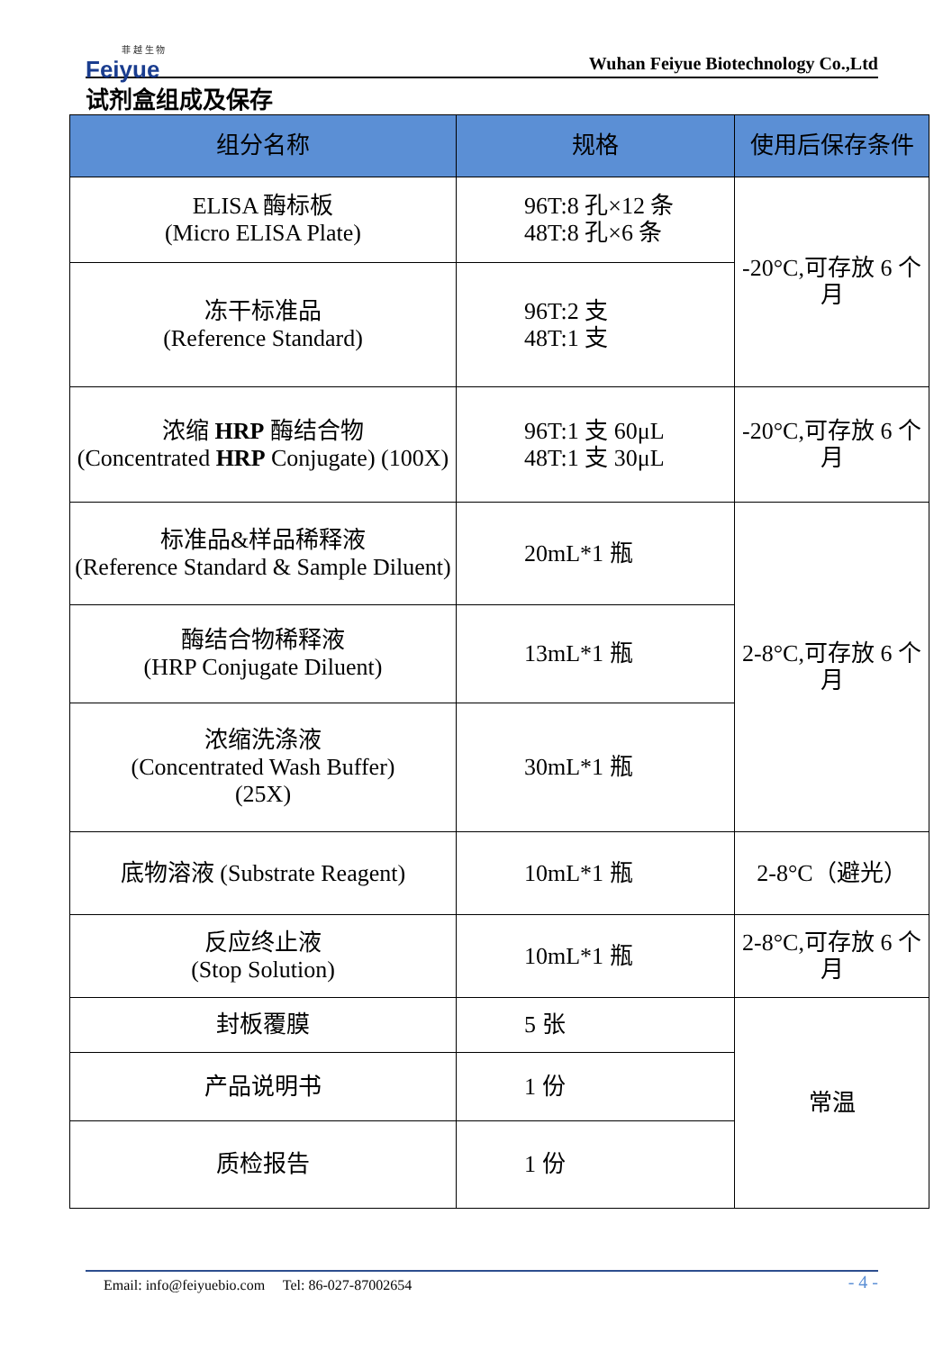菲 越 生 物
Feiyue
Wuhan Feiyue Biotechnology Co.,Ltd
试剂盒组成及保存
| 组分名称 | 规格 | 使用后保存条件 |
| --- | --- | --- |
| ELISA 酶标板 (Micro ELISA Plate) | 96T:8 孔×12 条 48T:8 孔×6 条 | -20°C,可存放 6 个月 |
| 冻干标准品 (Reference Standard) | 96T:2 支 48T:1 支 | |
| 浓缩 HRP 酶结合物 (Concentrated HRP Conjugate) (100X) | 96T:1 支 60μL 48T:1 支 30μL | -20°C,可存放 6 个月 |
| 标准品&样品稀释液 (Reference Standard & Sample Diluent) | 20mL*1 瓶 | 2-8°C,可存放 6 个月 |
| 酶结合物稀释液 (HRP Conjugate Diluent) | 13mL*1 瓶 | |
| 浓缩洗涤液 (Concentrated Wash Buffer) (25X) | 30mL*1 瓶 | |
| 底物溶液 (Substrate Reagent) | 10mL*1 瓶 | 2-8°C（避光） |
| 反应终止液 (Stop Solution) | 10mL*1 瓶 | 2-8°C,可存放 6 个月 |
| 封板覆膜 | 5 张 | 常温 |
| 产品说明书 | 1 份 | |
| 质检报告 | 1 份 | |
Email: info@feiyuebio.com Tel: 86-027-87002654 - 4 -